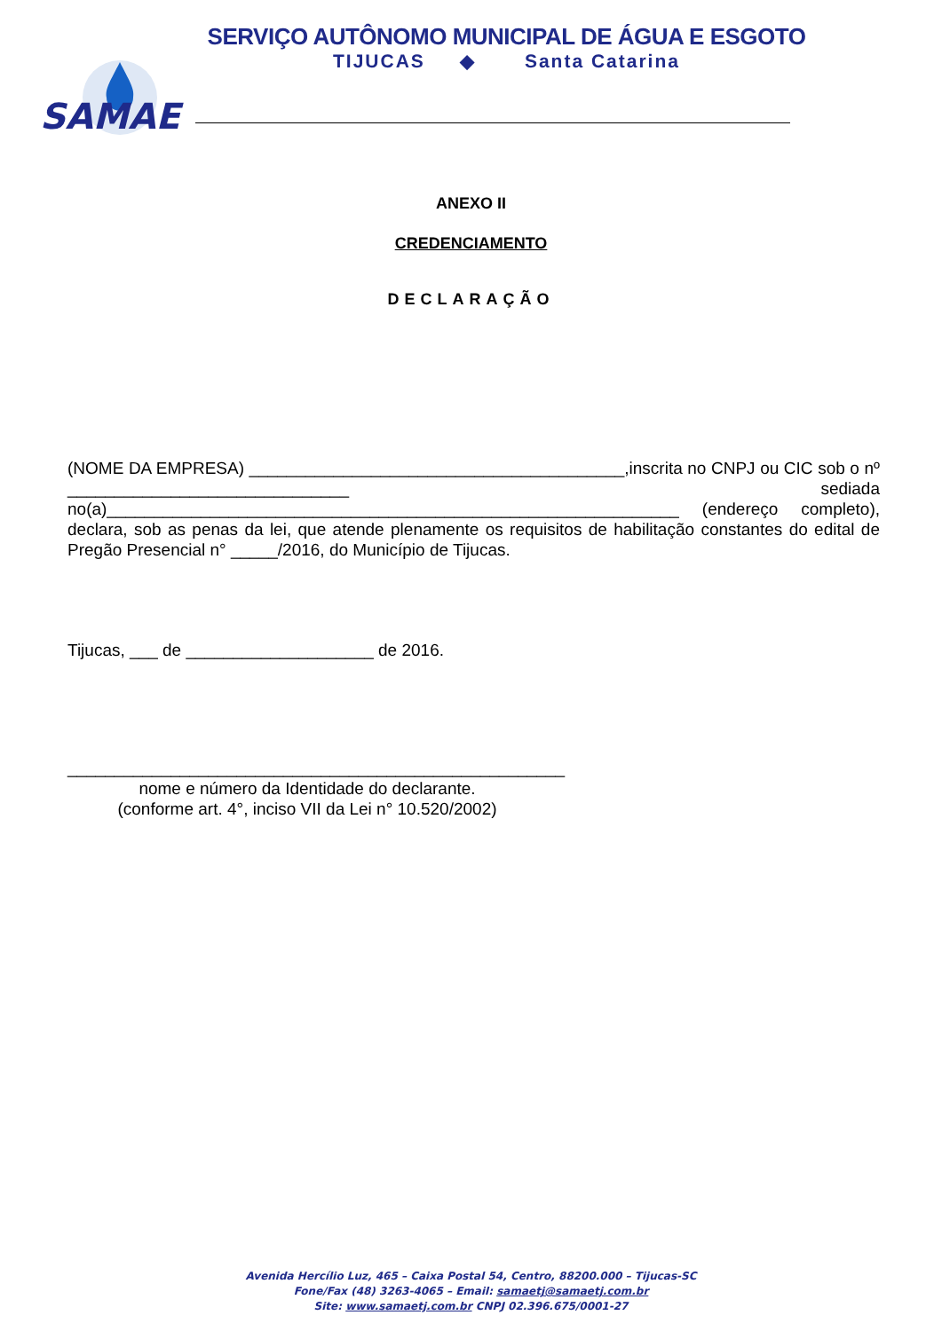SAMAE
SERVIÇO AUTÔNOMO MUNICIPAL DE ÁGUA E ESGOTO
TIJUCAS ◆ Santa Catarina
ANEXO II
CREDENCIAMENTO
DECLARAÇÃO
(NOME DA EMPRESA) ________________________________________,inscrita no CNPJ ou CIC sob o nº ______________________________ sediada no(a)_____________________________________________________________ (endereço completo), declara, sob as penas da lei, que atende plenamente os requisitos de habilitação constantes do edital de Pregão Presencial n° _____/2016, do Município de Tijucas.
Tijucas, ___ de ____________________ de 2016.
_____________________________________________________
nome e número da Identidade do declarante.
(conforme art. 4°, inciso VII da Lei n° 10.520/2002)
Avenida Hercílio Luz, 465 – Caixa Postal 54, Centro, 88200.000 – Tijucas-SC
Fone/Fax (48) 3263-4065 – Email: samaetj@samaetj.com.br
Site: www.samaetj.com.br CNPJ 02.396.675/0001-27